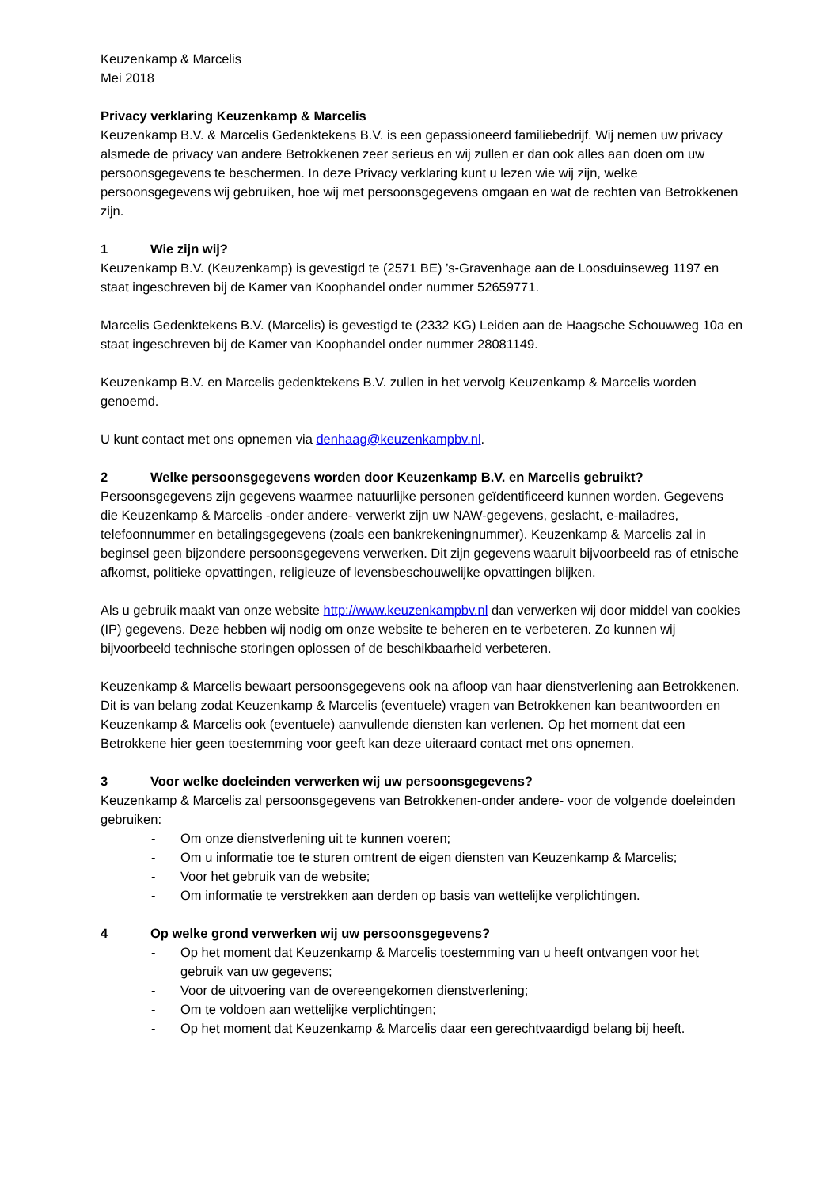Keuzenkamp & Marcelis
Mei 2018
Privacy verklaring Keuzenkamp & Marcelis
Keuzenkamp B.V. & Marcelis Gedenktekens B.V. is een gepassioneerd familiebedrijf. Wij nemen uw privacy alsmede de privacy van andere Betrokkenen zeer serieus en wij zullen er dan ook alles aan doen om uw persoonsgegevens te beschermen. In deze Privacy verklaring kunt u lezen wie wij zijn, welke persoonsgegevens wij gebruiken, hoe wij met persoonsgegevens omgaan en wat de rechten van Betrokkenen zijn.
1 Wie zijn wij?
Keuzenkamp B.V. (Keuzenkamp) is gevestigd te (2571 BE) ’s-Gravenhage aan de Loosduinseweg 1197 en staat ingeschreven bij de Kamer van Koophandel onder nummer 52659771.
Marcelis Gedenktekens B.V. (Marcelis) is gevestigd te (2332 KG) Leiden aan de Haagsche Schouwweg 10a en staat ingeschreven bij de Kamer van Koophandel onder nummer 28081149.
Keuzenkamp B.V. en Marcelis gedenktekens B.V. zullen in het vervolg Keuzenkamp & Marcelis worden genoemd.
U kunt contact met ons opnemen via denhaag@keuzenkampbv.nl.
2 Welke persoonsgegevens worden door Keuzenkamp B.V. en Marcelis gebruikt?
Persoonsgegevens zijn gegevens waarmee natuurlijke personen geïdentificeerd kunnen worden. Gegevens die Keuzenkamp & Marcelis -onder andere- verwerkt zijn uw NAW-gegevens, geslacht, e-mailadres, telefoonnummer en betalingsgegevens (zoals een bankrekeningnummer). Keuzenkamp & Marcelis zal in beginsel geen bijzondere persoonsgegevens verwerken. Dit zijn gegevens waaruit bijvoorbeeld ras of etnische afkomst, politieke opvattingen, religieuze of levensbeschouwelijke opvattingen blijken.
Als u gebruik maakt van onze website http://www.keuzenkampbv.nl dan verwerken wij door middel van cookies (IP) gegevens. Deze hebben wij nodig om onze website te beheren en te verbeteren. Zo kunnen wij bijvoorbeeld technische storingen oplossen of de beschikbaarheid verbeteren.
Keuzenkamp & Marcelis bewaart persoonsgegevens ook na afloop van haar dienstverlening aan Betrokkenen. Dit is van belang zodat Keuzenkamp & Marcelis (eventuele) vragen van Betrokkenen kan beantwoorden en Keuzenkamp & Marcelis ook (eventuele) aanvullende diensten kan verlenen. Op het moment dat een Betrokkene hier geen toestemming voor geeft kan deze uiteraard contact met ons opnemen.
3 Voor welke doeleinden verwerken wij uw persoonsgegevens?
Keuzenkamp & Marcelis zal persoonsgegevens van Betrokkenen-onder andere- voor de volgende doeleinden gebruiken:
- Om onze dienstverlening uit te kunnen voeren;
- Om u informatie toe te sturen omtrent de eigen diensten van Keuzenkamp & Marcelis;
- Voor het gebruik van de website;
- Om informatie te verstrekken aan derden op basis van wettelijke verplichtingen.
4 Op welke grond verwerken wij uw persoonsgegevens?
- Op het moment dat Keuzenkamp & Marcelis toestemming van u heeft ontvangen voor het gebruik van uw gegevens;
- Voor de uitvoering van de overeengekomen dienstverlening;
- Om te voldoen aan wettelijke verplichtingen;
- Op het moment dat Keuzenkamp & Marcelis daar een gerechtvaardigd belang bij heeft.